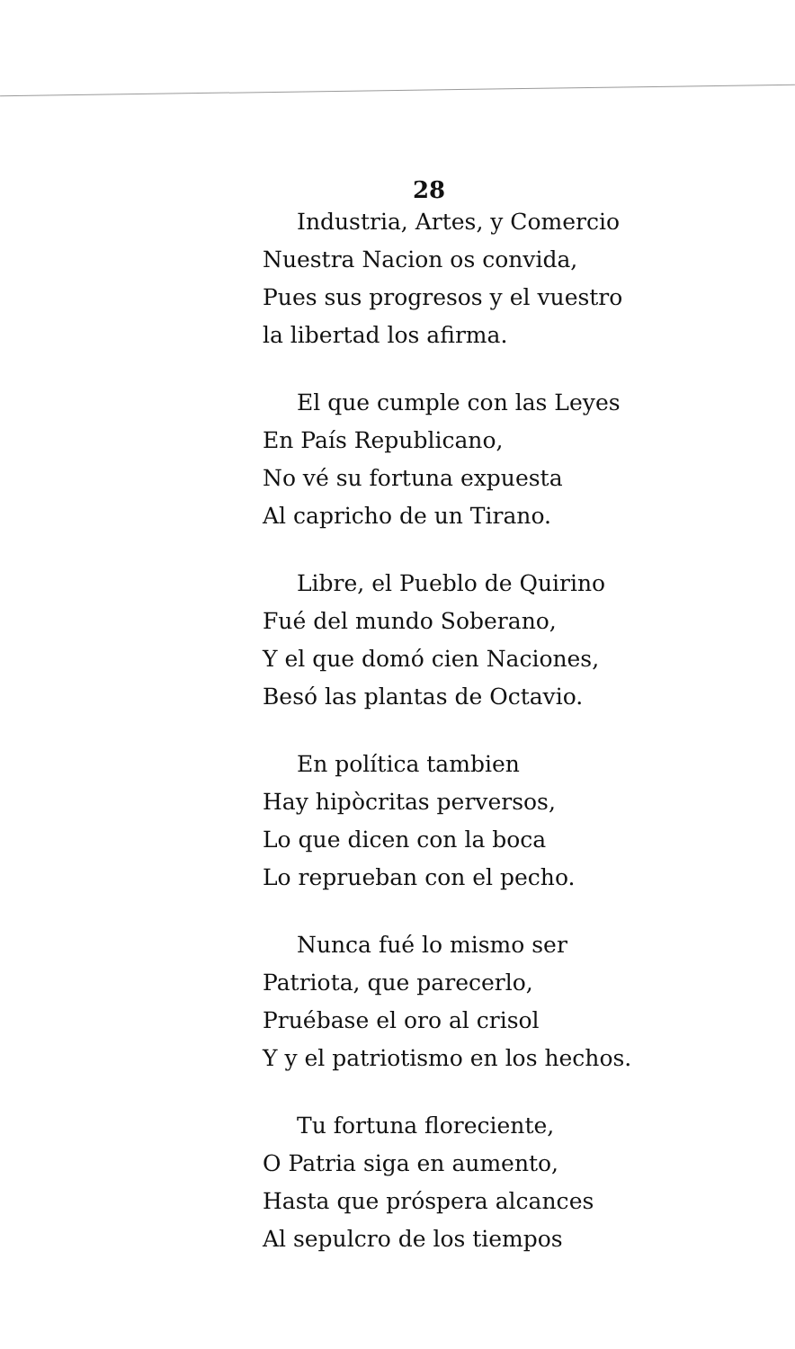28
Industria, Artes, y Comercio
Nuestra Nacion os convida,
Pues sus progresos y el vuestro
la libertad los afirma.
El que cumple con las Leyes
En País Republicano,
No vé su fortuna expuesta
Al capricho de un Tirano.
Libre, el Pueblo de Quirino
Fué del mundo Soberano,
Y el que domó cien Naciones,
Besó las plantas de Octavio.
En política tambien
Hay hipòcritas perversos,
Lo que dicen con la boca
Lo reprueban con el pecho.
Nunca fué lo mismo ser
Patriota, que parecerlo,
Pruébase el oro al crisol
Y y el patriotismo en los hechos.
Tu fortuna floreciente,
O Patria siga en aumento,
Hasta que próspera alcances
Al sepulcro de los tiempos